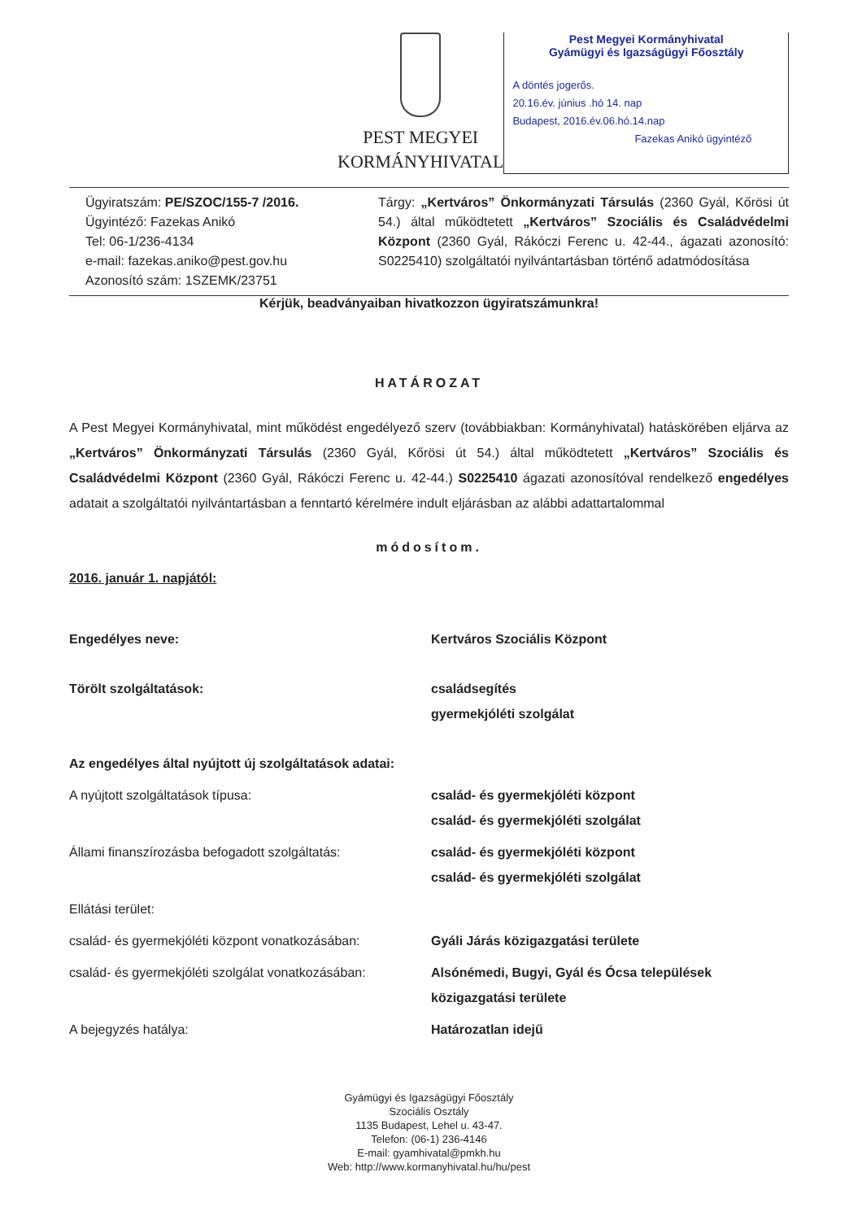PEST MEGYEI
KORMÁNYHIVATAL
Pest Megyei Kormányhivatal
Gyámügyi és Igazságügyi Főosztály
A döntés jogerős.
20.16.év. június .hó 14. nap
Budapest, 2016.év.06.hó.14.nap
Fazekas Anikó ügyintéző
Ügyiratszám: PE/SZOC/155-7 /2016.
Ügyintéző: Fazekas Anikó
Tel: 06-1/236-4134
e-mail: fazekas.aniko@pest.gov.hu
Azonosító szám: 1SZEMK/23751
Tárgy: „Kertváros” Önkormányzati Társulás (2360 Gyál, Kőrösi út 54.) által működtetett „Kertváros” Szociális és Családvédelmi Központ (2360 Gyál, Rákóczi Ferenc u. 42-44., ágazati azonosító: S0225410) szolgáltatói nyilvántartásban történő adatmódosítása
Kérjük, beadványaiban hivatkozzon ügyiratszámunkra!
HATÁROZAT
A Pest Megyei Kormányhivatal, mint működést engedélyező szerv (továbbiakban: Kormányhivatal) hatáskörében eljárva az „Kertváros” Önkormányzati Társulás (2360 Gyál, Kőrösi út 54.) által működtetett „Kertváros” Szociális és Családvédelmi Központ (2360 Gyál, Rákóczi Ferenc u. 42-44.) S0225410 ágazati azonosítóval rendelkező engedélyes adatait a szolgáltatói nyilvántartásban a fenntartó kérelmére indult eljárásban az alábbi adattartalommal
módosítom.
2016. január 1. napjától:
Engedélyes neve: Kertváros Szociális Központ
Törölt szolgáltatások: családsegítés
gyermekjóléti szolgálat
Az engedélyes által nyújtott új szolgáltatások adatai:
A nyújtott szolgáltatások típusa: család- és gyermekjóléti központ
család- és gyermekjóléti szolgálat
Állami finanszírozásba befogadott szolgáltatás:
család- és gyermekjóléti központ
család- és gyermekjóléti szolgálat
Ellátási terület:
család- és gyermekjóléti központ vonatkozásában:
Gyáli Járás közigazgatási területe
család- és gyermekjóléti szolgálat vonatkozásában:
Alsónémedi, Bugyi, Gyál és Ócsa települések
közigazgatási területe
A bejegyzés hatálya: Határozatlan idejű
Gyámügyi és Igazságügyi Főosztály
Szociális Osztály
1135 Budapest, Lehel u. 43-47.
Telefon: (06-1) 236-4146
E-mail: gyamhivatal@pmkh.hu
Web: http://www.kormanyhivatal.hu/hu/pest